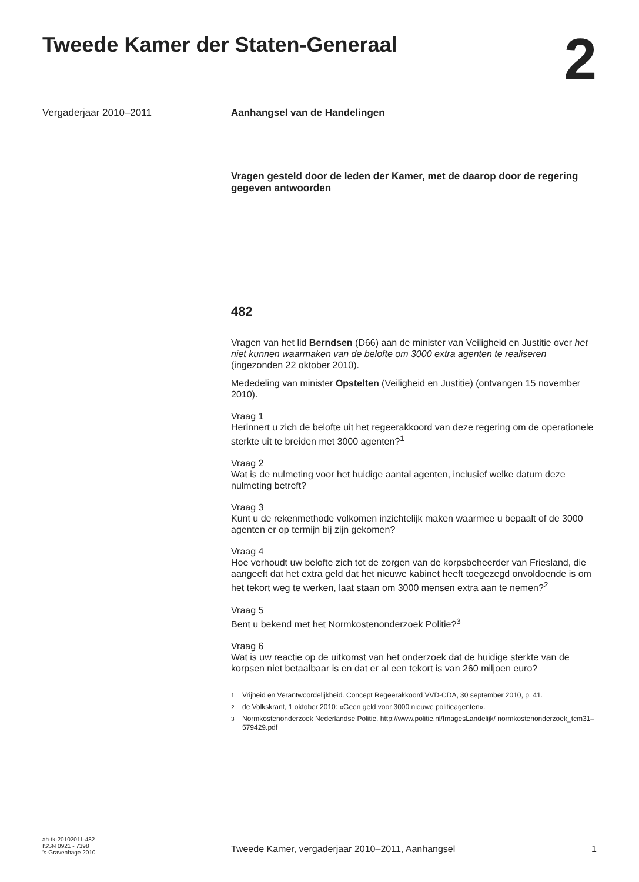Tweede Kamer der Staten-Generaal
2
Vergaderjaar 2010–2011 Aanhangsel van de Handelingen
Vragen gesteld door de leden der Kamer, met de daarop door de regering gegeven antwoorden
482
Vragen van het lid Berndsen (D66) aan de minister van Veiligheid en Justitie over het niet kunnen waarmaken van de belofte om 3000 extra agenten te realiseren (ingezonden 22 oktober 2010).
Mededeling van minister Opstelten (Veiligheid en Justitie) (ontvangen 15 november 2010).
Vraag 1
Herinnert u zich de belofte uit het regeerakkoord van deze regering om de operationele sterkte uit te breiden met 3000 agenten?<sup>1</sup>
Vraag 2
Wat is de nulmeting voor het huidige aantal agenten, inclusief welke datum deze nulmeting betreft?
Vraag 3
Kunt u de rekenmethode volkomen inzichtelijk maken waarmee u bepaalt of de 3000 agenten er op termijn bij zijn gekomen?
Vraag 4
Hoe verhoudt uw belofte zich tot de zorgen van de korpsbeheerder van Friesland, die aangeeft dat het extra geld dat het nieuwe kabinet heeft toegezegd onvoldoende is om het tekort weg te werken, laat staan om 3000 mensen extra aan te nemen?<sup>2</sup>
Vraag 5
Bent u bekend met het Normkostenonderzoek Politie?<sup>3</sup>
Vraag 6
Wat is uw reactie op de uitkomst van het onderzoek dat de huidige sterkte van de korpsen niet betaalbaar is en dat er al een tekort is van 260 miljoen euro?
<sup>1</sup> Vrijheid en Verantwoordelijkheid. Concept Regeerakkoord VVD-CDA, 30 september 2010, p. 41.
<sup>2</sup> de Volkskrant, 1 oktober 2010: «Geen geld voor 3000 nieuwe politieagenten».
<sup>3</sup> Normkostenonderzoek Nederlandse Politie, http://www.politie.nl/ImagesLandelijk/ normkostenonderzoek_tcm31–579429.pdf
ah-tk-20102011-482
ISSN 0921 - 7398
’s-Gravenhage 2010
Tweede Kamer, vergaderjaar 2010–2011, Aanhangsel 1